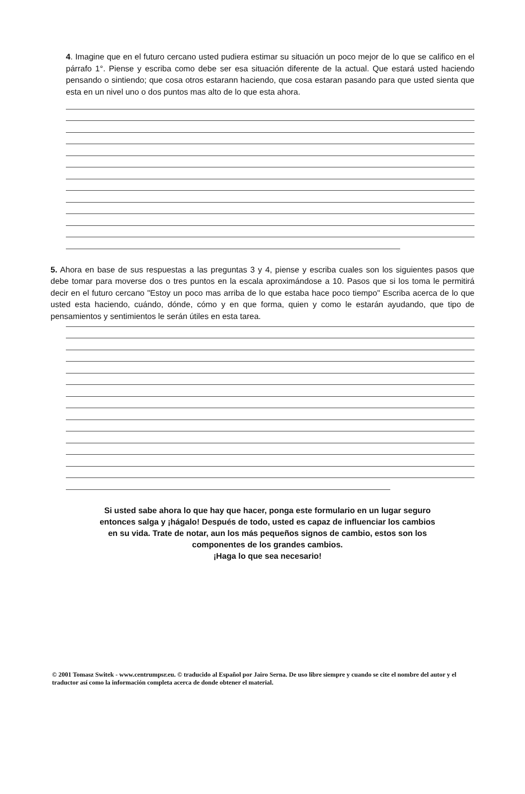4. Imagine que en el futuro cercano usted pudiera estimar su situación un poco mejor de lo que se califico en el párrafo 1°. Piense y escriba como debe ser esa situación diferente de la actual. Que estará usted haciendo pensando o sintiendo; que cosa otros estarann haciendo, que cosa estaran pasando para que usted sienta que esta en un nivel uno o dos puntos mas alto de lo que esta ahora.
5. Ahora en base de sus respuestas a las preguntas 3 y 4, piense y escriba cuales son los siguientes pasos que debe tomar para moverse dos o tres puntos en la escala aproximándose a 10. Pasos que si los toma le permitirá decir en el futuro cercano "Estoy un poco mas arriba de lo que estaba hace poco tiempo" Escriba acerca de lo que usted esta haciendo, cuándo, dónde, cómo y en que forma, quien y como le estarán ayudando, que tipo de pensamientos y sentimientos le serán útiles en esta tarea.
Si usted sabe ahora lo que hay que hacer, ponga este formulario en un lugar seguro
entonces salga y ¡hágalo! Después de todo, usted es capaz de influenciar los cambios
en su vida. Trate de notar, aun los más pequeños signos de cambio, estos son los
componentes de los grandes cambios.
¡Haga lo que sea necesario!
© 2001 Tomasz Switek - www.centrumpsr.eu. © traducido al Español por Jairo Serna. De uso libre siempre y cuando se cite el nombre del autor y el traductor así como la información completa acerca de donde obtener el material.